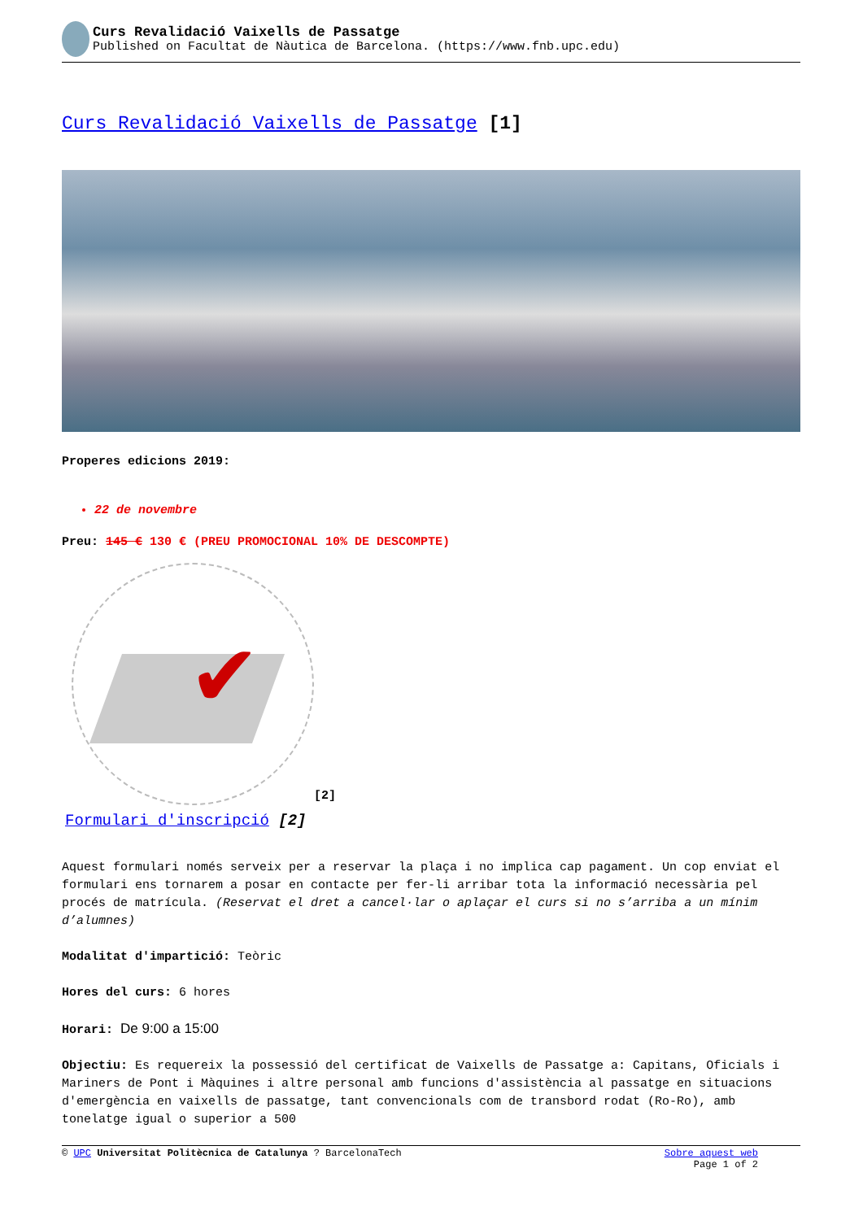Curs Revalidació Vaixells de Passatge
Published on Facultat de Nàutica de Barcelona. (https://www.fnb.upc.edu)
Curs Revalidació Vaixells de Passatge [1]
Properes edicions 2019:
22 de novembre
Preu: 145 € 130 € (PREU PROMOCIONAL 10% DE DESCOMPTE)
✔
[2]
Formulari d'inscripció [2]
Aquest formulari només serveix per a reservar la plaça i no implica cap pagament. Un cop enviat el formulari ens tornarem a posar en contacte per fer-li arribar tota la informació necessària pel procés de matrícula. (Reservat el dret a cancel·lar o aplaçar el curs si no s’arriba a un mínim d’alumnes)
Modalitat d'impartició: Teòric
Hores del curs: 6 hores
Horari: De 9:00 a 15:00
Objectiu: Es requereix la possessió del certificat de Vaixells de Passatge a: Capitans, Oficials i Mariners de Pont i Màquines i altre personal amb funcions d'assistència al passatge en situacions d'emergència en vaixells de passatge, tant convencionals com de transbord rodat (Ro-Ro), amb tonelatge igual o superior a 500
© UPC Universitat Politècnica de Catalunya ? BarcelonaTech Sobre aquest web
Page 1 of 2